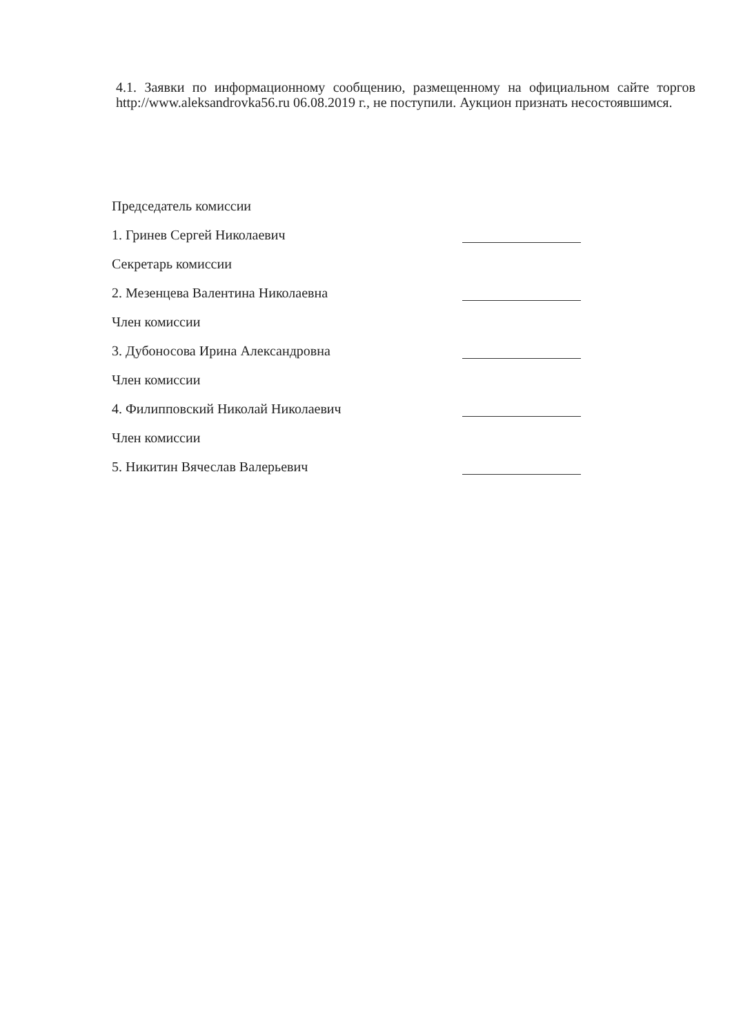4.1. Заявки по информационному сообщению, размещенному на официальном сайте торгов http://www.aleksandrovka56.ru 06.08.2019 г., не поступили. Аукцион признать несостоявшимся.
Председатель комиссии
1. Гринев Сергей Николаевич
Секретарь комиссии
2. Мезенцева Валентина Николаевна
Член комиссии
3. Дубоносова Ирина Александровна
Член комиссии
4. Филипповский Николай Николаевич
Член комиссии
5. Никитин Вячеслав Валерьевич